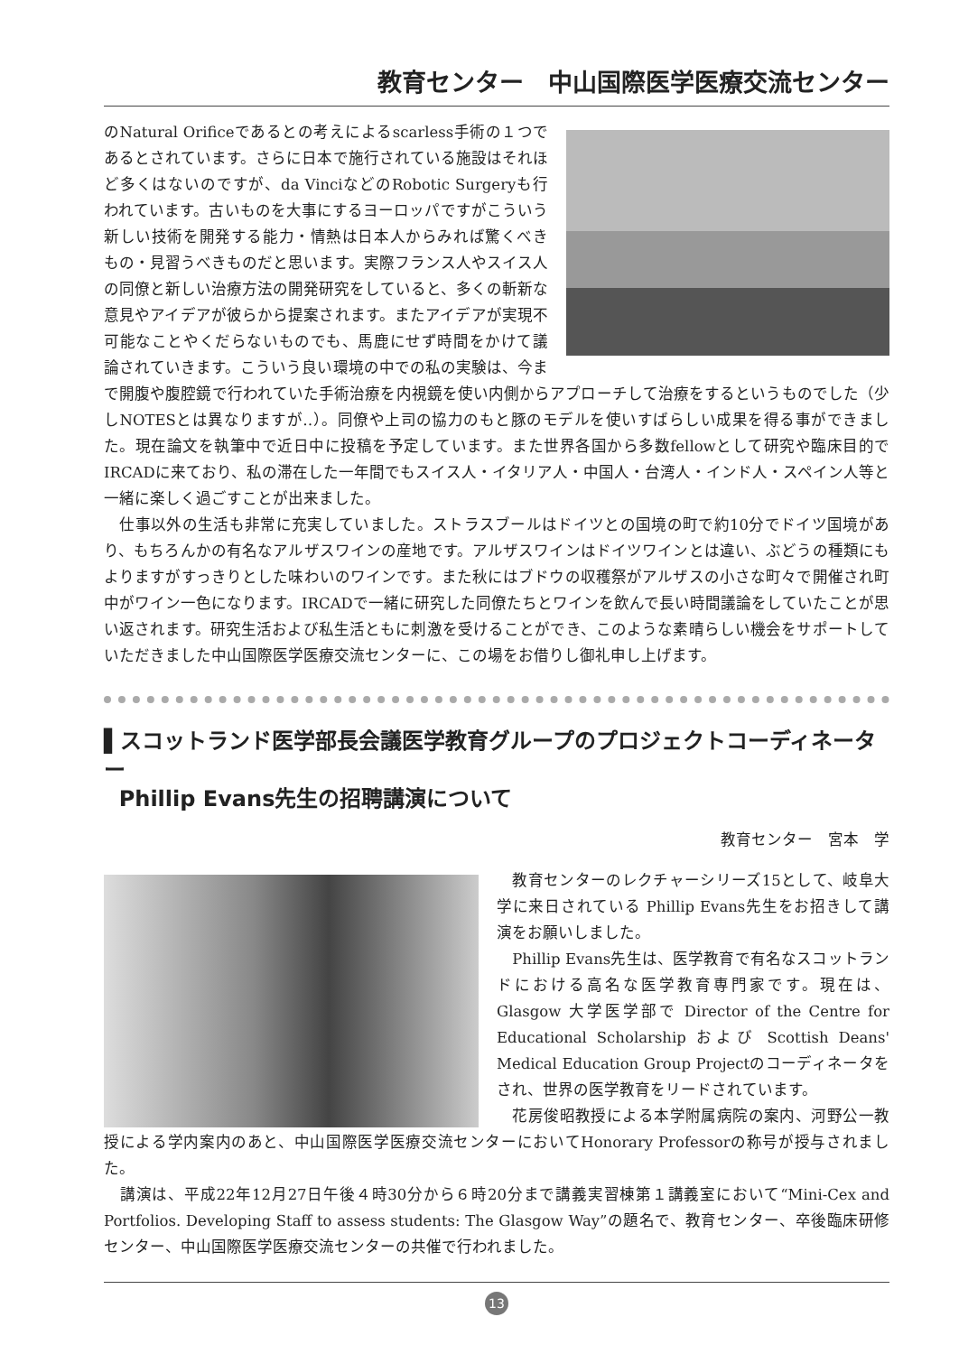教育センター　中山国際医学医療交流センター
のNatural Orificeであるとの考えによるscarless手術の１つであるとされています。さらに日本で施行されている施設はそれほど多くはないのですが、da VinciなどのRobotic Surgeryも行われています。古いものを大事にするヨーロッパですがこういう新しい技術を開発する能力・情熱は日本人からみれば驚くべきもの・見習うべきものだと思います。実際フランス人やスイス人の同僚と新しい治療方法の開発研究をしていると、多くの斬新な意見やアイデアが彼らから提案されます。またアイデアが実現不可能なことやくだらないものでも、馬鹿にせず時間をかけて議論されていきます。こういう良い環境の中での私の実験は、今まで開腹や腹腔鏡で行われていた手術治療を内視鏡を使い内側からアプローチして治療をするというものでした（少しNOTESとは異なりますが‥）。同僚や上司の協力のもと豚のモデルを使いすばらしい成果を得る事ができました。現在論文を執筆中で近日中に投稿を予定しています。また世界各国から多数fellowとして研究や臨床目的でIRCADに来ており、私の滞在した一年間でもスイス人・イタリア人・中国人・台湾人・インド人・スペイン人等と一緒に楽しく過ごすことが出来ました。
　仕事以外の生活も非常に充実していました。ストラスブールはドイツとの国境の町で約10分でドイツ国境があり、もちろんかの有名なアルザスワインの産地です。アルザスワインはドイツワインとは違い、ぶどうの種類にもよりますがすっきりとした味わいのワインです。また秋にはブドウの収穫祭がアルザスの小さな町々で開催され町中がワイン一色になります。IRCADで一緒に研究した同僚たちとワインを飲んで長い時間議論をしていたことが思い返されます。研究生活および私生活ともに刺激を受けることができ、このような素晴らしい機会をサポートしていただきました中山国際医学医療交流センターに、この場をお借りし御礼申し上げます。
▌スコットランド医学部長会議医学教育グループのプロジェクトコーディネーター
Phillip Evans先生の招聘講演について
教育センター　宮本　学
　教育センターのレクチャーシリーズ15として、岐阜大学に来日されている Phillip Evans先生をお招きして講演をお願いしました。
　Phillip Evans先生は、医学教育で有名なスコットランドにおける高名な医学教育専門家です。現在は、Glasgow 大学医学部で Director of the Centre for Educational Scholarship および Scottish Deans' Medical Education Group Projectのコーディネータをされ、世界の医学教育をリードされています。
　花房俊昭教授による本学附属病院の案内、河野公一教授による学内案内のあと、中山国際医学医療交流センターにおいてHonorary Professorの称号が授与されました。
　講演は、平成22年12月27日午後４時30分から６時20分まで講義実習棟第１講義室において“Mini-Cex and Portfolios. Developing Staff to assess students: The Glasgow Way”の題名で、教育センター、卒後臨床研修センター、中山国際医学医療交流センターの共催で行われました。
13